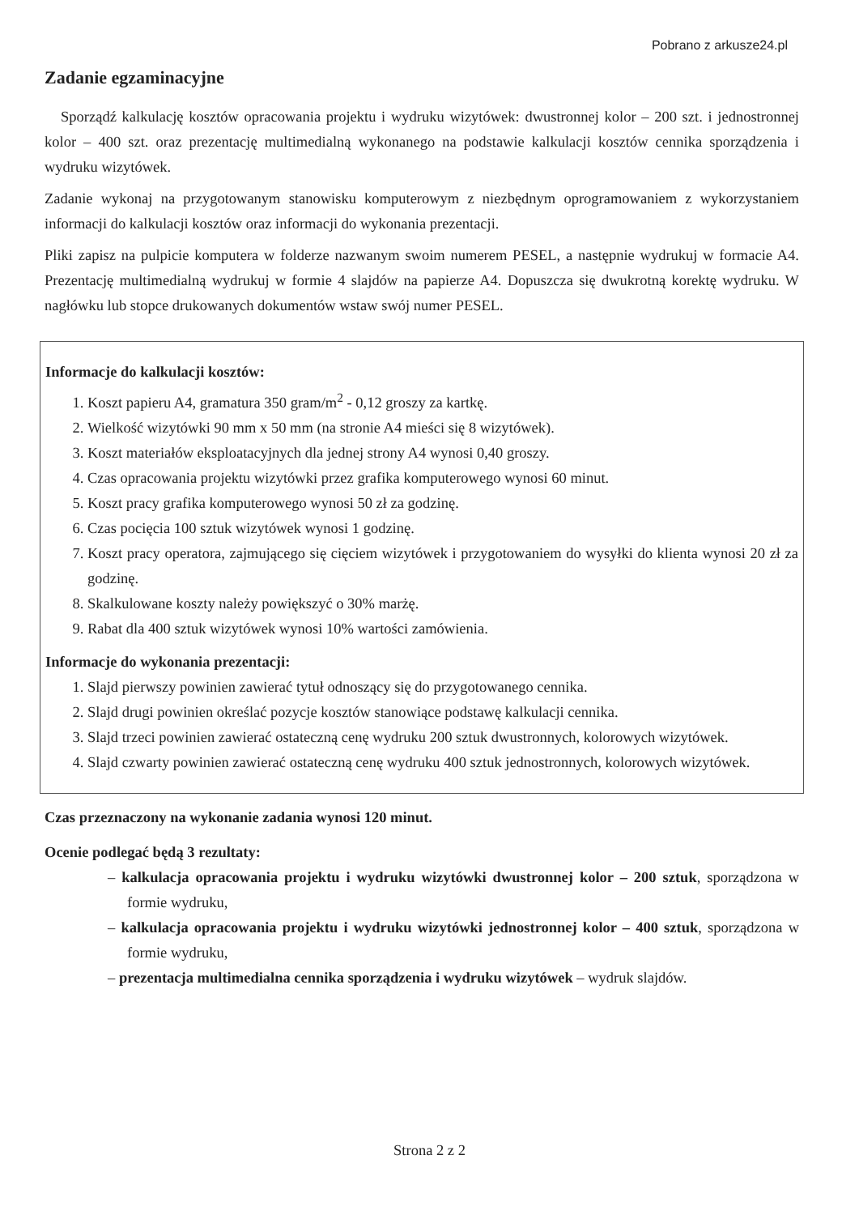Pobrano z arkusze24.pl
Zadanie egzaminacyjne
Sporządź kalkulację kosztów opracowania projektu i wydruku wizytówek: dwustronnej kolor – 200 szt. i jednostronnej kolor – 400 szt. oraz prezentację multimedialną wykonanego na podstawie kalkulacji kosztów cennika sporządzenia i wydruku wizytówek.
Zadanie wykonaj na przygotowanym stanowisku komputerowym z niezbędnym oprogramowaniem z wykorzystaniem informacji do kalkulacji kosztów oraz informacji do wykonania prezentacji.
Pliki zapisz na pulpicie komputera w folderze nazwanym swoim numerem PESEL, a następnie wydrukuj w formacie A4. Prezentację multimedialną wydrukuj w formie 4 slajdów na papierze A4. Dopuszcza się dwukrotną korektę wydruku. W nagłówku lub stopce drukowanych dokumentów wstaw swój numer PESEL.
Informacje do kalkulacji kosztów:
1. Koszt papieru A4, gramatura 350 gram/m<sup>2</sup> - 0,12 groszy za kartkę.
2. Wielkość wizytówki 90 mm x 50 mm (na stronie A4 mieści się 8 wizytówek).
3. Koszt materiałów eksploatacyjnych dla jednej strony A4 wynosi 0,40 groszy.
4. Czas opracowania projektu wizytówki przez grafika komputerowego wynosi 60 minut.
5. Koszt pracy grafika komputerowego wynosi 50 zł za godzinę.
6. Czas pocięcia 100 sztuk wizytówek wynosi 1 godzinę.
7. Koszt pracy operatora, zajmującego się cięciem wizytówek i przygotowaniem do wysyłki do klienta wynosi 20 zł za godzinę.
8. Skalkulowane koszty należy powiększyć o 30% marżę.
9. Rabat dla 400 sztuk wizytówek wynosi 10% wartości zamówienia.
Informacje do wykonania prezentacji:
1. Slajd pierwszy powinien zawierać tytuł odnoszący się do przygotowanego cennika.
2. Slajd drugi powinien określać pozycje kosztów stanowiące podstawę kalkulacji cennika.
3. Slajd trzeci powinien zawierać ostateczną cenę wydruku 200 sztuk dwustronnych, kolorowych wizytówek.
4. Slajd czwarty powinien zawierać ostateczną cenę wydruku 400 sztuk jednostronnych, kolorowych wizytówek.
Czas przeznaczony na wykonanie zadania wynosi 120 minut.
Ocenie podlegać będą 3 rezultaty:
– kalkulacja opracowania projektu i wydruku wizytówki dwustronnej kolor – 200 sztuk, sporządzona w formie wydruku,
– kalkulacja opracowania projektu i wydruku wizytówki jednostronnej kolor – 400 sztuk, sporządzona w formie wydruku,
– prezentacja multimedialna cennika sporządzenia i wydruku wizytówek – wydruk slajdów.
Strona 2 z 2